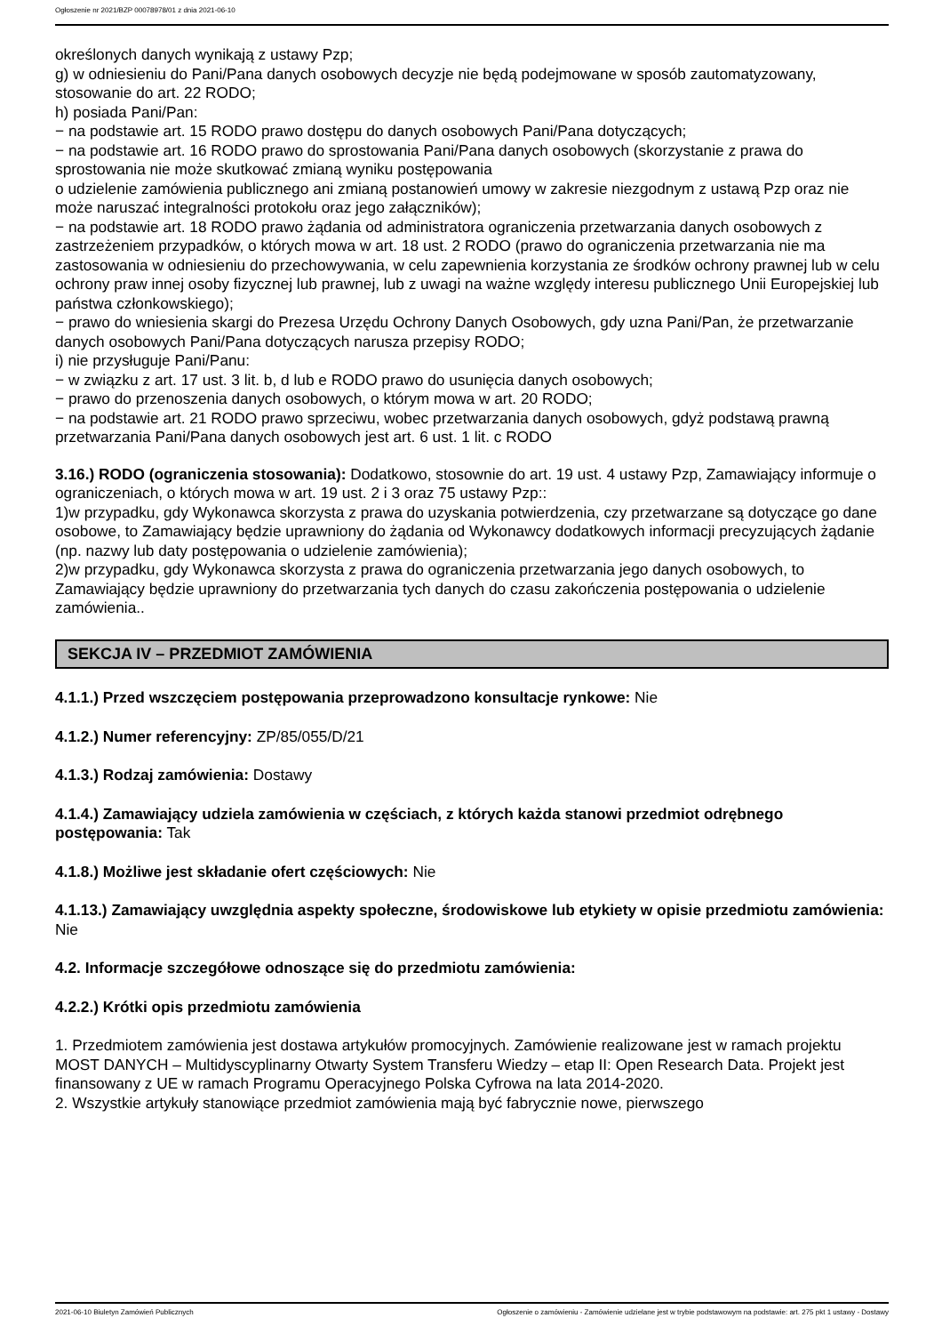Ogłoszenie nr 2021/BZP 00078978/01 z dnia 2021-06-10
określonych danych wynikają z ustawy Pzp;
g) w odniesieniu do Pani/Pana danych osobowych decyzje nie będą podejmowane w sposób zautomatyzowany, stosowanie do art. 22 RODO;
h) posiada Pani/Pan:
− na podstawie art. 15 RODO prawo dostępu do danych osobowych Pani/Pana dotyczących;
− na podstawie art. 16 RODO prawo do sprostowania Pani/Pana danych osobowych (skorzystanie z prawa do sprostowania nie może skutkować zmianą wyniku postępowania
o udzielenie zamówienia publicznego ani zmianą postanowień umowy w zakresie niezgodnym z ustawą Pzp oraz nie może naruszać integralności protokołu oraz jego załączników);
− na podstawie art. 18 RODO prawo żądania od administratora ograniczenia przetwarzania danych osobowych z zastrzeżeniem przypadków, o których mowa w art. 18 ust. 2 RODO (prawo do ograniczenia przetwarzania nie ma zastosowania w odniesieniu do przechowywania, w celu zapewnienia korzystania ze środków ochrony prawnej lub w celu ochrony praw innej osoby fizycznej lub prawnej, lub z uwagi na ważne względy interesu publicznego Unii Europejskiej lub państwa członkowskiego);
− prawo do wniesienia skargi do Prezesa Urzędu Ochrony Danych Osobowych, gdy uzna Pani/Pan, że przetwarzanie danych osobowych Pani/Pana dotyczących narusza przepisy RODO;
i) nie przysługuje Pani/Panu:
− w związku z art. 17 ust. 3 lit. b, d lub e RODO prawo do usunięcia danych osobowych;
− prawo do przenoszenia danych osobowych, o którym mowa w art. 20 RODO;
− na podstawie art. 21 RODO prawo sprzeciwu, wobec przetwarzania danych osobowych, gdyż podstawą prawną przetwarzania Pani/Pana danych osobowych jest art. 6 ust. 1 lit. c RODO
3.16.) RODO (ograniczenia stosowania): Dodatkowo, stosownie do art. 19 ust. 4 ustawy Pzp, Zamawiający informuje o ograniczeniach, o których mowa w art. 19 ust. 2 i 3 oraz 75 ustawy Pzp::
1)w przypadku, gdy Wykonawca skorzysta z prawa do uzyskania potwierdzenia, czy przetwarzane są dotyczące go dane osobowe, to Zamawiający będzie uprawniony do żądania od Wykonawcy dodatkowych informacji precyzujących żądanie (np. nazwy lub daty postępowania o udzielenie zamówienia);
2)w przypadku, gdy Wykonawca skorzysta z prawa do ograniczenia przetwarzania jego danych osobowych, to Zamawiający będzie uprawniony do przetwarzania tych danych do czasu zakończenia postępowania o udzielenie zamówienia..
SEKCJA IV – PRZEDMIOT ZAMÓWIENIA
4.1.1.) Przed wszczęciem postępowania przeprowadzono konsultacje rynkowe: Nie
4.1.2.) Numer referencyjny: ZP/85/055/D/21
4.1.3.) Rodzaj zamówienia: Dostawy
4.1.4.) Zamawiający udziela zamówienia w częściach, z których każda stanowi przedmiot odrębnego postępowania: Tak
4.1.8.) Możliwe jest składanie ofert częściowych: Nie
4.1.13.) Zamawiający uwzględnia aspekty społeczne, środowiskowe lub etykiety w opisie przedmiotu zamówienia: Nie
4.2. Informacje szczegółowe odnoszące się do przedmiotu zamówienia:
4.2.2.) Krótki opis przedmiotu zamówienia
1. Przedmiotem zamówienia jest dostawa artykułów promocyjnych. Zamówienie realizowane jest w ramach projektu MOST DANYCH – Multidyscyplinarny Otwarty System Transferu Wiedzy – etap II: Open Research Data. Projekt jest finansowany z UE w ramach Programu Operacyjnego Polska Cyfrowa na lata 2014-2020.
2. Wszystkie artykuły stanowiące przedmiot zamówienia mają być fabrycznie nowe, pierwszego
2021-06-10 Biuletyn Zamówień Publicznych Ogłoszenie o zamówieniu - Zamówienie udzielane jest w trybie podstawowym na podstawie: art. 275 pkt 1 ustawy - Dostawy